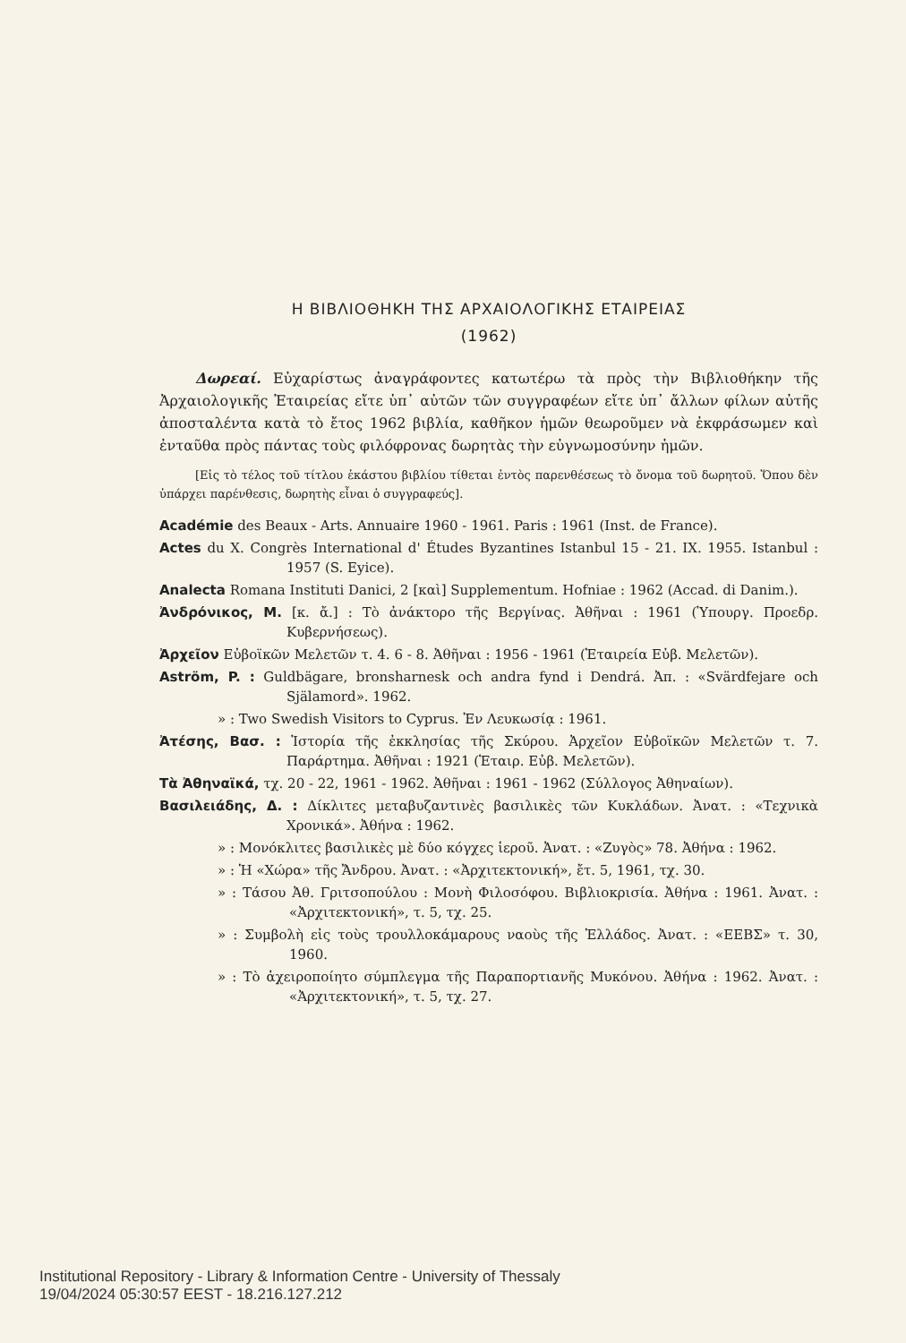Η ΒΙΒΛΙΟΘΗΚΗ ΤΗΣ ΑΡΧΑΙΟΛΟΓΙΚΗΣ ΕΤΑΙΡΕΙΑΣ
(1962)
Δωρεαί. Εὐχαρίστως ἀναγράφοντες κατωτέρω τὰ πρὸς τὴν Βιβλιοθήκην τῆς Ἀρχαιολογικῆς Ἑταιρείας εἴτε ὑπ᾽ αὐτῶν τῶν συγγραφέων εἴτε ὑπ᾽ ἄλλων φίλων αὐτῆς ἀποσταλέντα κατὰ τὸ ἔτος 1962 βιβλία, καθῆκον ἡμῶν θεωροῦμεν νὰ ἐκφράσωμεν καὶ ἐνταῦθα πρὸς πάντας τοὺς φιλόφρονας δωρητὰς τὴν εὐγνωμοσύνην ἡμῶν.
[Εἰς τὸ τέλος τοῦ τίτλου ἑκάστου βιβλίου τίθεται ἐντὸς παρενθέσεως τὸ ὄνομα τοῦ δωρητοῦ. Ὅπου δὲν ὑπάρχει παρένθεσις, δωρητὴς εἶναι ὁ συγγραφεύς].
Académie des Beaux - Arts. Annuaire 1960 - 1961. Paris : 1961 (Inst. de France).
Actes du X. Congrès International d' Études Byzantines Istanbul 15 - 21. IX. 1955. Istanbul : 1957 (S. Eyice).
Analecta Romana Instituti Danici, 2 [καὶ] Supplementum. Hofniae : 1962 (Accad. di Danim.).
Ἀνδρόνικος, Μ. [κ. ἄ.] : Τὸ ἀνάκτορο τῆς Βεργίνας. Ἀθῆναι : 1961 (Ὑπουργ. Προεδρ. Κυβερνήσεως).
Ἀρχεῖον Εὐβοϊκῶν Μελετῶν τ. 4. 6 - 8. Ἀθῆναι : 1956 - 1961 (Ἑταιρεία Εὐβ. Μελετῶν).
Aström, P. : Guldbägare, bronsharnesk och andra fynd i Dendrá. Ἀπ. : «Svärdfejare och Själamord». 1962.
» : Two Swedish Visitors to Cyprus. Ἐν Λευκωσίᾳ : 1961.
Ἀτέσης, Βασ. : Ἱστορία τῆς ἐκκλησίας τῆς Σκύρου. Ἀρχεῖον Εὐβοϊκῶν Μελετῶν τ. 7. Παράρτημα. Ἀθῆναι : 1921 (Ἑταιρ. Εὐβ. Μελετῶν).
Τὰ Ἀθηναϊκά, τχ. 20 - 22, 1961 - 1962. Ἀθῆναι : 1961 - 1962 (Σύλλογος Ἀθηναίων).
Βασιλειάδης, Δ. : Δίκλιτες μεταβυζαντινὲς βασιλικὲς τῶν Κυκλάδων. Ἀνατ. : «Τεχνικὰ Χρονικά». Ἀθήνα : 1962.
» : Μονόκλιτες βασιλικὲς μὲ δύο κόγχες ἱεροῦ. Ἀνατ. : «Ζυγὸς» 78. Ἀθήνα : 1962.
» : Ἡ «Χώρα» τῆς Ἄνδρου. Ἀνατ. : «Ἀρχιτεκτονική», ἔτ. 5, 1961, τχ. 30.
» : Τάσου Ἀθ. Γριτσοπούλου : Μονὴ Φιλοσόφου. Βιβλιοκρισία. Ἀθήνα : 1961. Ἀνατ. : «Ἀρχιτεκτονική», τ. 5, τχ. 25.
» : Συμβολὴ εἰς τοὺς τρουλλοκάμαρους ναοὺς τῆς Ἑλλάδος. Ἀνατ. : «ΕΕΒΣ» τ. 30, 1960.
» : Τὸ ἀχειροποίητο σύμπλεγμα τῆς Παραπορτιανῆς Μυκόνου. Ἀθήνα : 1962. Ἀνατ. : «Ἀρχιτεκτονική», τ. 5, τχ. 27.
Institutional Repository - Library & Information Centre - University of Thessaly
19/04/2024 05:30:57 EEST - 18.216.127.212